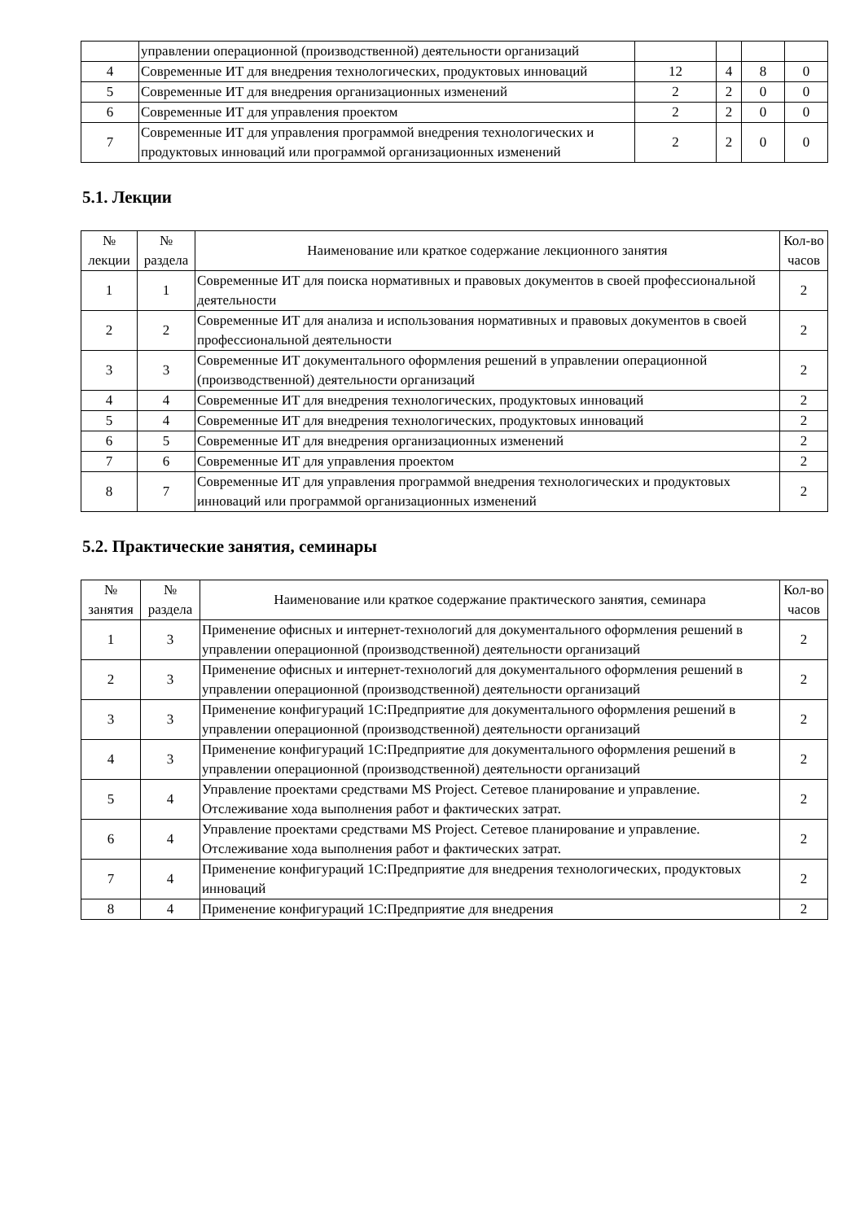| | управлении операционной (производственной) деятельности организаций | | | | |
| 4 | Современные ИТ для внедрения технологических, продуктовых инноваций | 12 | 4 | 8 | 0 |
| 5 | Современные ИТ для внедрения организационных изменений | 2 | 2 | 0 | 0 |
| 6 | Современные ИТ для управления проектом | 2 | 2 | 0 | 0 |
| 7 | Современные ИТ для управления программой внедрения технологических и продуктовых инноваций или программой организационных изменений | 2 | 2 | 0 | 0 |
5.1. Лекции
| № лекции | № раздела | Наименование или краткое содержание лекционного занятия | Кол-во часов |
| --- | --- | --- | --- |
| 1 | 1 | Современные ИТ для поиска нормативных и правовых документов в своей профессиональной деятельности | 2 |
| 2 | 2 | Современные ИТ для анализа и использования нормативных и правовых документов в своей профессиональной деятельности | 2 |
| 3 | 3 | Современные ИТ документального оформления решений в управлении операционной (производственной) деятельности организаций | 2 |
| 4 | 4 | Современные ИТ для внедрения технологических, продуктовых инноваций | 2 |
| 5 | 4 | Современные ИТ для внедрения технологических, продуктовых инноваций | 2 |
| 6 | 5 | Современные ИТ для внедрения организационных изменений | 2 |
| 7 | 6 | Современные ИТ для управления проектом | 2 |
| 8 | 7 | Современные ИТ для управления программой внедрения технологических и продуктовых инноваций или программой организационных изменений | 2 |
5.2. Практические занятия, семинары
| № занятия | № раздела | Наименование или краткое содержание практического занятия, семинара | Кол-во часов |
| --- | --- | --- | --- |
| 1 | 3 | Применение офисных и интернет-технологий для документального оформления решений в управлении операционной (производственной) деятельности организаций | 2 |
| 2 | 3 | Применение офисных и интернет-технологий для документального оформления решений в управлении операционной (производственной) деятельности организаций | 2 |
| 3 | 3 | Применение конфигураций 1С:Предприятие для документального оформления решений в управлении операционной (производственной) деятельности организаций | 2 |
| 4 | 3 | Применение конфигураций 1С:Предприятие для документального оформления решений в управлении операционной (производственной) деятельности организаций | 2 |
| 5 | 4 | Управление проектами средствами MS Project. Сетевое планирование и управление. Отслеживание хода выполнения работ и фактических затрат. | 2 |
| 6 | 4 | Управление проектами средствами MS Project. Сетевое планирование и управление. Отслеживание хода выполнения работ и фактических затрат. | 2 |
| 7 | 4 | Применение конфигураций 1С:Предприятие для внедрения технологических, продуктовых инноваций | 2 |
| 8 | 4 | Применение конфигураций 1С:Предприятие для внедрения | 2 |